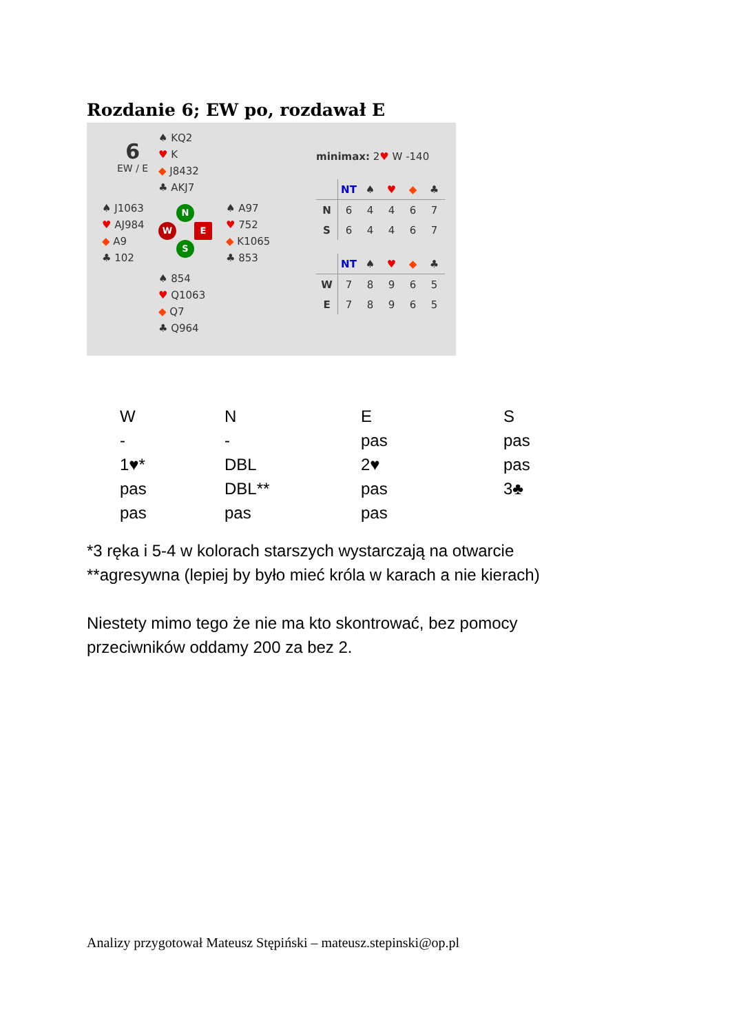Rozdanie 6; EW po, rozdawał E
6
EW / E
♠ KQ2
♥ K
◆ J8432
♣ AKJ7
♠ J1063
♥ AJ984
◆ A9
♣ 102
N
W E
S
♠ A97
♥ 752
◆ K1065
♣ 853
♠ 854
♥ Q1063
◆ Q7
♣ Q964
minimax: 2♥ W -140
| | NT | ♠ | ♥ | ◆ | ♣ |
| --- | --- | --- | --- | --- | --- |
| N | 6 | 4 | 4 | 6 | 7 |
| S | 6 | 4 | 4 | 6 | 7 |
| | NT | ♠ | ♥ | ◆ | ♣ |
| --- | --- | --- | --- | --- | --- |
| W | 7 | 8 | 9 | 6 | 5 |
| E | 7 | 8 | 9 | 6 | 5 |
| W | N | E | S |
| --- | --- | --- | --- |
| - | - | pas | pas |
| 1♥* | DBL | 2♥ | pas |
| pas | DBL** | pas | 3♣ |
| pas | pas | pas | |
*3 ręka i 5-4 w kolorach starszych wystarczają na otwarcie
**agresywna (lepiej by było mieć króla w karach a nie kierach)
Niestety mimo tego że nie ma kto skontrować, bez pomocy
przeciwników oddamy 200 za bez 2.
Analizy przygotował Mateusz Stępiński – mateusz.stepinski@op.pl